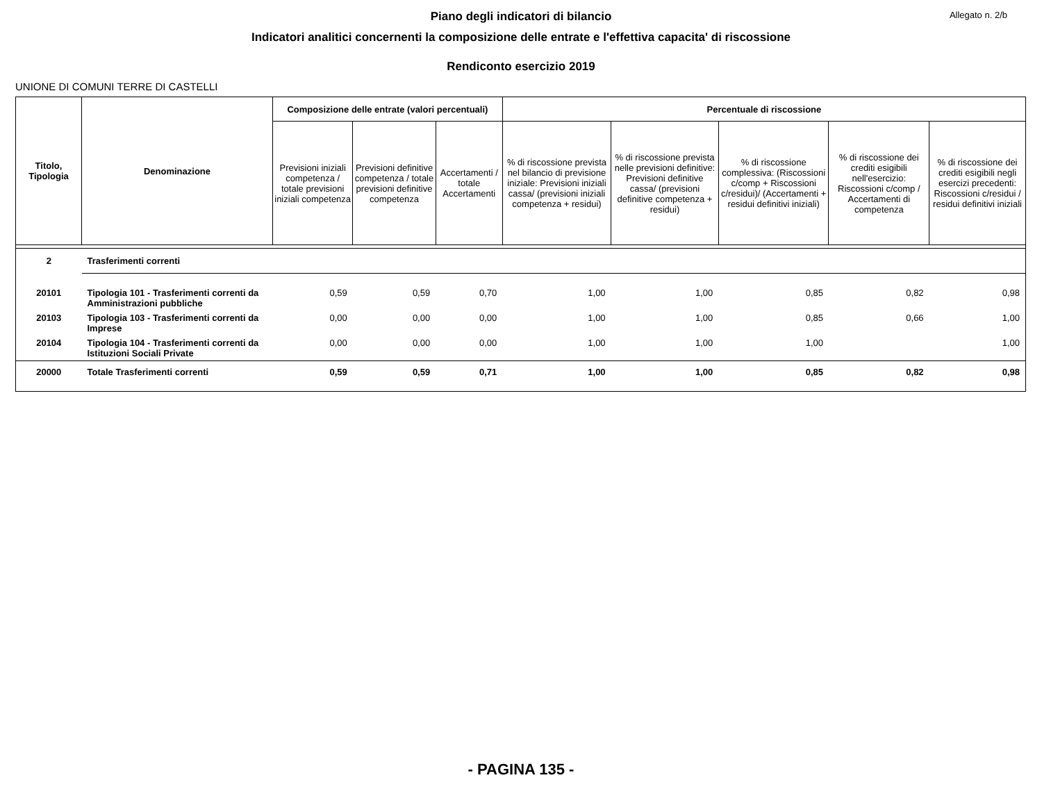Allegato n. 2/b
Piano degli indicatori di bilancio
Indicatori analitici concernenti la composizione delle entrate e l'effettiva capacita' di riscossione
Rendiconto esercizio 2019
UNIONE DI COMUNI TERRE DI CASTELLI
| Titolo, Tipologia | Denominazione | Composizione delle entrate (valori percentuali) | | | Percentuale di riscossione | | | | |
| --- | --- | --- | --- | --- | --- | --- | --- | --- | --- |
| | | Previsioni iniziali competenza / totale previsioni iniziali competenza | Previsioni definitive competenza / totale previsioni definitive competenza | Accertamenti / totale Accertamenti | % di riscossione prevista nel bilancio di previsione iniziale: Previsioni iniziali cassa/ (previsioni iniziali competenza + residui) | % di riscossione prevista nelle previsioni definitive: Previsioni definitive cassa/ (previsioni definitive competenza + residui) | % di riscossione complessiva: (Riscossioni c/comp + Riscossioni c/residui)/ (Accertamenti + residui definitivi iniziali) | % di riscossione dei crediti esigibili nell'esercizio: Riscossioni c/comp / Accertamenti di competenza | % di riscossione dei crediti esigibili negli esercizi precedenti: Riscossioni c/residui / residui definitivi iniziali |
| 2 | Trasferimenti correnti | | | | | | | | |
| 20101 | Tipologia 101 - Trasferimenti correnti da Amministrazioni pubbliche | 0,59 | 0,59 | 0,70 | 1,00 | 1,00 | 0,85 | 0,82 | 0,98 |
| 20103 | Tipologia 103 - Trasferimenti correnti da Imprese | 0,00 | 0,00 | 0,00 | 1,00 | 1,00 | 0,85 | 0,66 | 1,00 |
| 20104 | Tipologia 104 - Trasferimenti correnti da Istituzioni Sociali Private | 0,00 | 0,00 | 0,00 | 1,00 | 1,00 | 1,00 | | 1,00 |
| 20000 | Totale Trasferimenti correnti | 0,59 | 0,59 | 0,71 | 1,00 | 1,00 | 0,85 | 0,82 | 0,98 |
- PAGINA 135 -